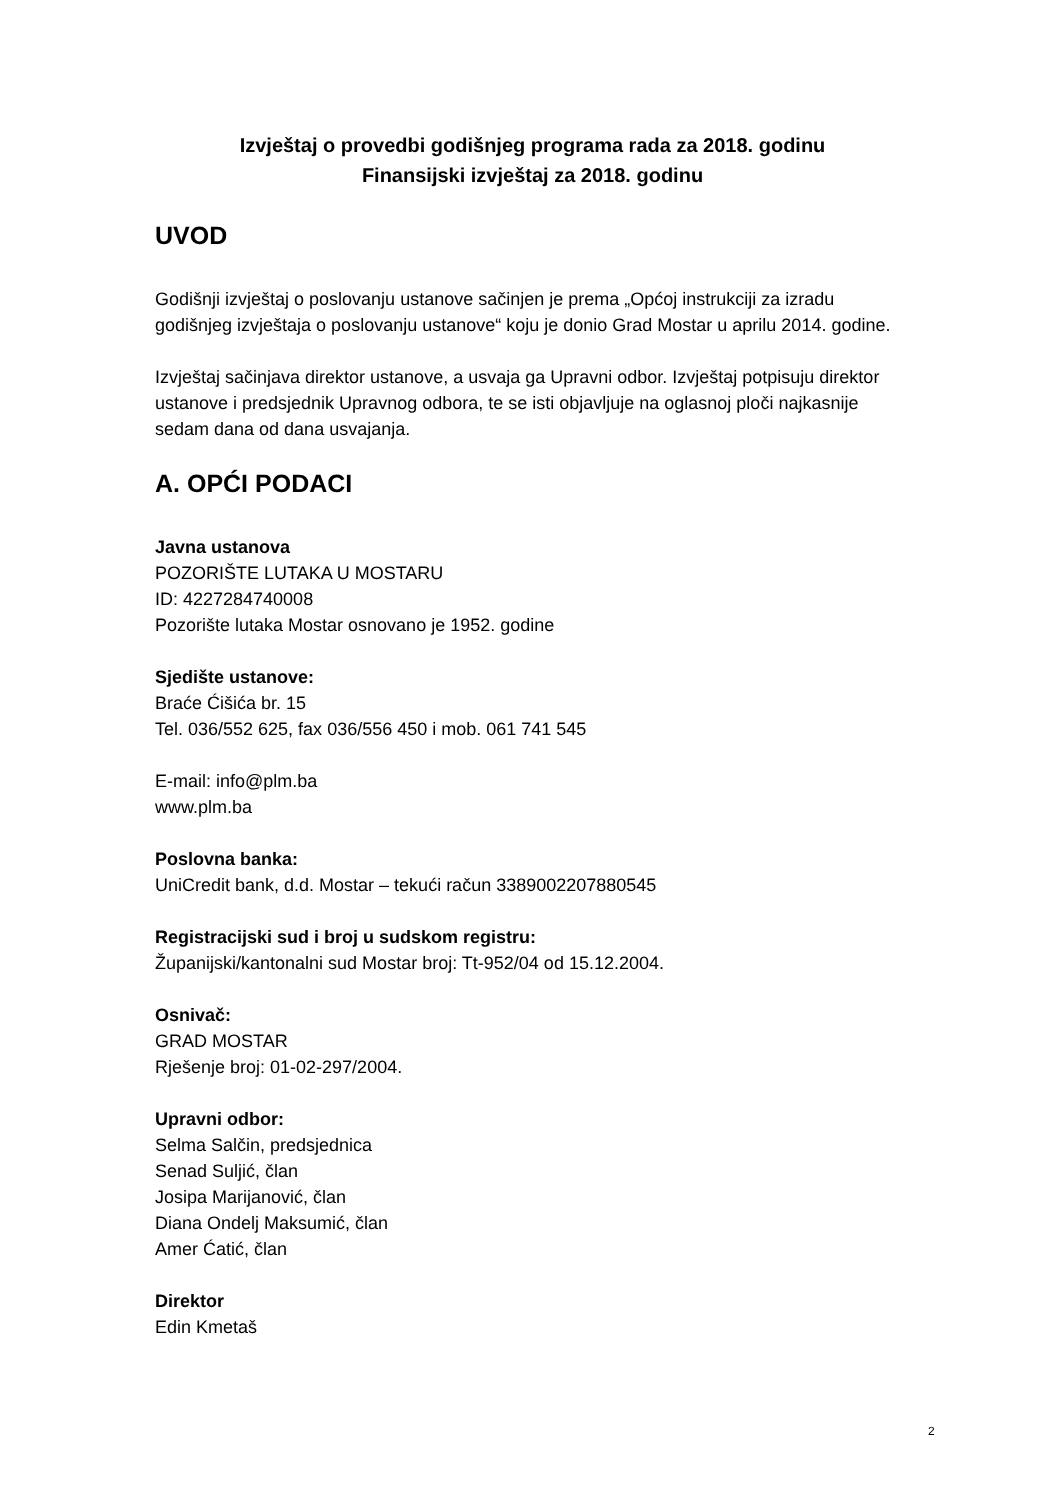Izvještaj o provedbi godišnjeg programa rada za 2018. godinu
Finansijski izvještaj za 2018. godinu
UVOD
Godišnji izvještaj o poslovanju ustanove sačinjen je prema „Općoj instrukciji za izradu godišnjeg izvještaja o poslovanju ustanove“ koju je donio Grad Mostar u aprilu 2014. godine.
Izvještaj sačinjava direktor ustanove, a usvaja ga Upravni odbor. Izvještaj potpisuju direktor ustanove i predsjednik Upravnog odbora, te se isti objavljuje na oglasnoj ploči najkasnije sedam dana od dana usvajanja.
A. OPĆI PODACI
Javna ustanova
POZORIŠTE LUTAKA U MOSTARU
ID: 4227284740008
Pozorište lutaka Mostar osnovano je 1952. godine
Sjedište ustanove:
Braće Ćišića br. 15
Tel. 036/552 625, fax 036/556 450 i mob. 061 741 545
E-mail: info@plm.ba
www.plm.ba
Poslovna banka:
UniCredit bank, d.d. Mostar – tekući račun 3389002207880545
Registracijski sud i broj u sudskom registru:
Županijski/kantonalni sud Mostar broj: Tt-952/04 od 15.12.2004.
Osnivač:
GRAD MOSTAR
Rješenje broj: 01-02-297/2004.
Upravni odbor:
Selma Salčin, predsjednica
Senad Suljić, član
Josipa Marijanović, član
Diana Ondelj Maksumić, član
Amer Ćatić, član
Direktor
Edin Kmetaš
2